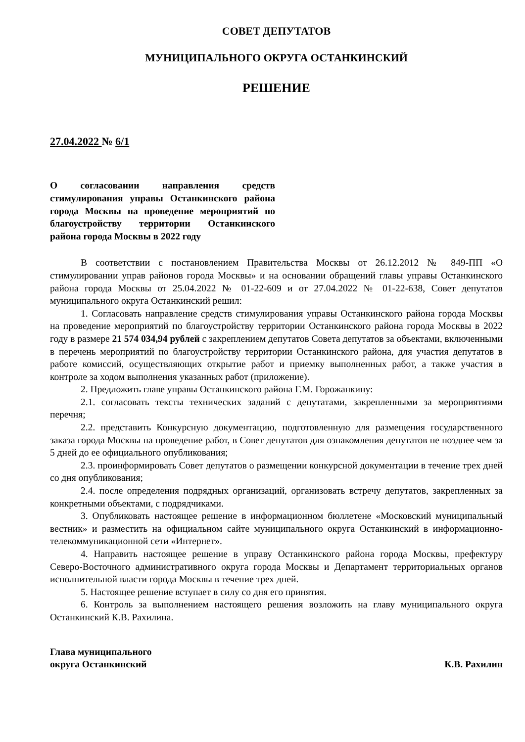СОВЕТ ДЕПУТАТОВ
МУНИЦИПАЛЬНОГО ОКРУГА ОСТАНКИНСКИЙ
РЕШЕНИЕ
27.04.2022 № 6/1
О согласовании направления средств стимулирования управы Останкинского района города Москвы на проведение мероприятий по благоустройству территории Останкинского района города Москвы в 2022 году
В соответствии с постановлением Правительства Москвы от 26.12.2012 № 849-ПП «О стимулировании управ районов города Москвы» и на основании обращений главы управы Останкинского района города Москвы от 25.04.2022 № 01-22-609 и от 27.04.2022 № 01-22-638, Совет депутатов муниципального округа Останкинский решил:
1. Согласовать направление средств стимулирования управы Останкинского района города Москвы на проведение мероприятий по благоустройству территории Останкинского района города Москвы в 2022 году в размере 21 574 034,94 рублей с закреплением депутатов Совета депутатов за объектами, включенными в перечень мероприятий по благоустройству территории Останкинского района, для участия депутатов в работе комиссий, осуществляющих открытие работ и приемку выполненных работ, а также участия в контроле за ходом выполнения указанных работ (приложение).
2. Предложить главе управы Останкинского района Г.М. Горожанкину:
2.1. согласовать тексты технических заданий с депутатами, закрепленными за мероприятиями перечня;
2.2. представить Конкурсную документацию, подготовленную для размещения государственного заказа города Москвы на проведение работ, в Совет депутатов для ознакомления депутатов не позднее чем за 5 дней до ее официального опубликования;
2.3. проинформировать Совет депутатов о размещении конкурсной документации в течение трех дней со дня опубликования;
2.4. после определения подрядных организаций, организовать встречу депутатов, закрепленных за конкретными объектами, с подрядчиками.
3. Опубликовать настоящее решение в информационном бюллетене «Московский муниципальный вестник» и разместить на официальном сайте муниципального округа Останкинский в информационно-телекоммуникационной сети «Интернет».
4. Направить настоящее решение в управу Останкинского района города Москвы, префектуру Северо-Восточного административного округа города Москвы и Департамент территориальных органов исполнительной власти города Москвы в течение трех дней.
5. Настоящее решение вступает в силу со дня его принятия.
6. Контроль за выполнением настоящего решения возложить на главу муниципального округа Останкинский К.В. Рахилина.
Глава муниципального
округа Останкинский
К.В. Рахилин